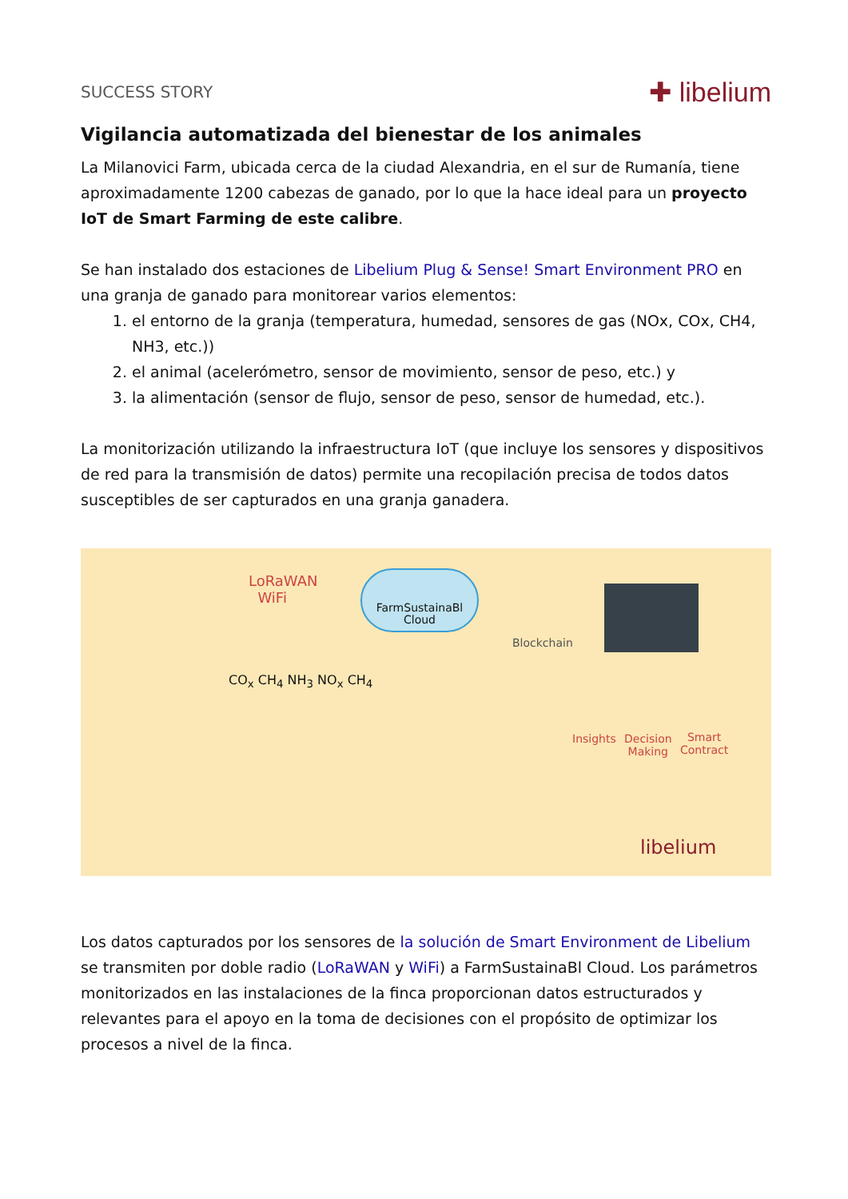SUCCESS STORY ✚ libelium
Vigilancia automatizada del bienestar de los animales
La Milanovici Farm, ubicada cerca de la ciudad Alexandria, en el sur de Rumanía, tiene aproximadamente 1200 cabezas de ganado, por lo que la hace ideal para un proyecto IoT de Smart Farming de este calibre.
Se han instalado dos estaciones de Libelium Plug & Sense! Smart Environment PRO en una granja de ganado para monitorear varios elementos:
1. el entorno de la granja (temperatura, humedad, sensores de gas (NOx, COx, CH4, NH3, etc.))
2. el animal (acelerómetro, sensor de movimiento, sensor de peso, etc.) y
3. la alimentación (sensor de flujo, sensor de peso, sensor de humedad, etc.).
La monitorización utilizando la infraestructura IoT (que incluye los sensores y dispositivos de red para la transmisión de datos) permite una recopilación precisa de todos datos susceptibles de ser capturados en una granja ganadera.
LoRaWAN
WiFi
FarmSustainaBl
Cloud
Blockchain
Insights Decision
Making
Smart
Contract
CO<sub>x</sub> CH<sub>4</sub> NH<sub>3</sub> NO<sub>x</sub> CH<sub>4</sub>
libelium
Los datos capturados por los sensores de la solución de Smart Environment de Libelium se transmiten por doble radio (LoRaWAN y WiFi) a FarmSustainaBl Cloud. Los parámetros monitorizados en las instalaciones de la finca proporcionan datos estructurados y relevantes para el apoyo en la toma de decisiones con el propósito de optimizar los procesos a nivel de la finca.